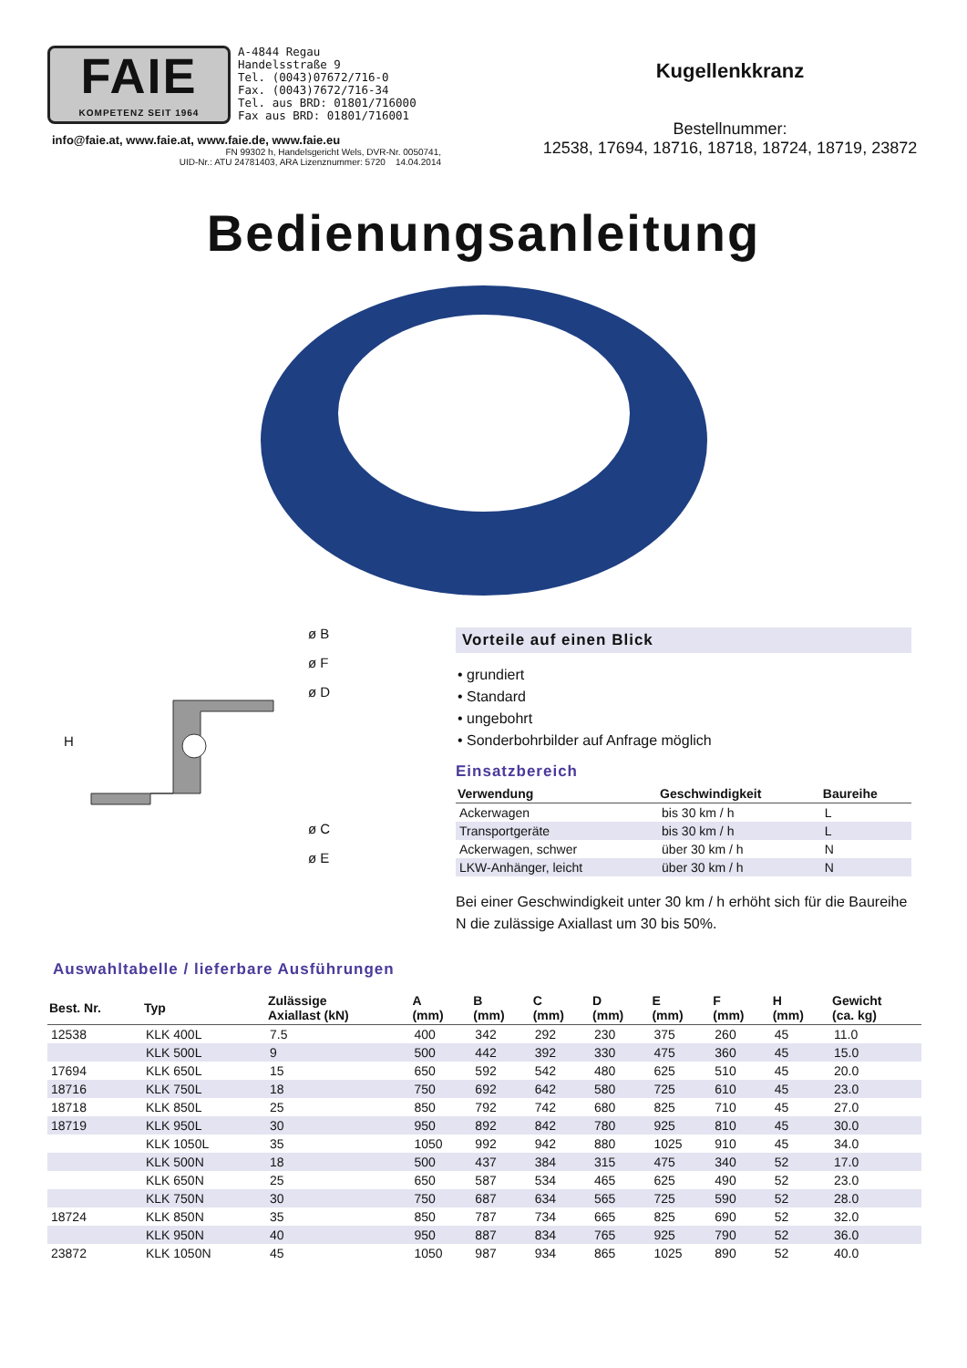FAIE
KOMPETENZ SEIT 1964
A-4844 Regau
Handelsstraße 9
Tel. (0043)07672/716-0
Fax. (0043)7672/716-34
Tel. aus BRD: 01801/716000
Fax aus BRD: 01801/716001
info@faie.at, www.faie.at, www.faie.de, www.faie.eu
FN 99302 h, Handelsgericht Wels, DVR-Nr. 0050741,
UID-Nr.: ATU 24781403, ARA Lizenznummer: 5720 14.04.2014
Kugellenkkranz
Bestellnummer:
12538, 17694, 18716, 18718, 18724, 18719, 23872
Bedienungsanleitung
ø B
ø F
ø D
ø C
ø E
H
Vorteile auf einen Blick
• grundiert
• Standard
• ungebohrt
• Sonderbohrbilder auf Anfrage möglich
Einsatzbereich
| Verwendung | Geschwindigkeit | Baureihe |
| --- | --- | --- |
| Ackerwagen | bis 30 km / h | L |
| Transportgeräte | bis 30 km / h | L |
| Ackerwagen, schwer | über 30 km / h | N |
| LKW-Anhänger, leicht | über 30 km / h | N |
Bei einer Geschwindigkeit unter 30 km / h erhöht sich für die Baureihe N die zulässige Axiallast um 30 bis 50%.
Auswahltabelle / lieferbare Ausführungen
| Best. Nr. | Typ | Zulässige Axiallast (kN) | A (mm) | B (mm) | C (mm) | D (mm) | E (mm) | F (mm) | H (mm) | Gewicht (ca. kg) |
| --- | --- | --- | --- | --- | --- | --- | --- | --- | --- | --- |
| 12538 | KLK 400L | 7.5 | 400 | 342 | 292 | 230 | 375 | 260 | 45 | 11.0 |
| | KLK 500L | 9 | 500 | 442 | 392 | 330 | 475 | 360 | 45 | 15.0 |
| 17694 | KLK 650L | 15 | 650 | 592 | 542 | 480 | 625 | 510 | 45 | 20.0 |
| 18716 | KLK 750L | 18 | 750 | 692 | 642 | 580 | 725 | 610 | 45 | 23.0 |
| 18718 | KLK 850L | 25 | 850 | 792 | 742 | 680 | 825 | 710 | 45 | 27.0 |
| 18719 | KLK 950L | 30 | 950 | 892 | 842 | 780 | 925 | 810 | 45 | 30.0 |
| | KLK 1050L | 35 | 1050 | 992 | 942 | 880 | 1025 | 910 | 45 | 34.0 |
| | KLK 500N | 18 | 500 | 437 | 384 | 315 | 475 | 340 | 52 | 17.0 |
| | KLK 650N | 25 | 650 | 587 | 534 | 465 | 625 | 490 | 52 | 23.0 |
| | KLK 750N | 30 | 750 | 687 | 634 | 565 | 725 | 590 | 52 | 28.0 |
| 18724 | KLK 850N | 35 | 850 | 787 | 734 | 665 | 825 | 690 | 52 | 32.0 |
| | KLK 950N | 40 | 950 | 887 | 834 | 765 | 925 | 790 | 52 | 36.0 |
| 23872 | KLK 1050N | 45 | 1050 | 987 | 934 | 865 | 1025 | 890 | 52 | 40.0 |